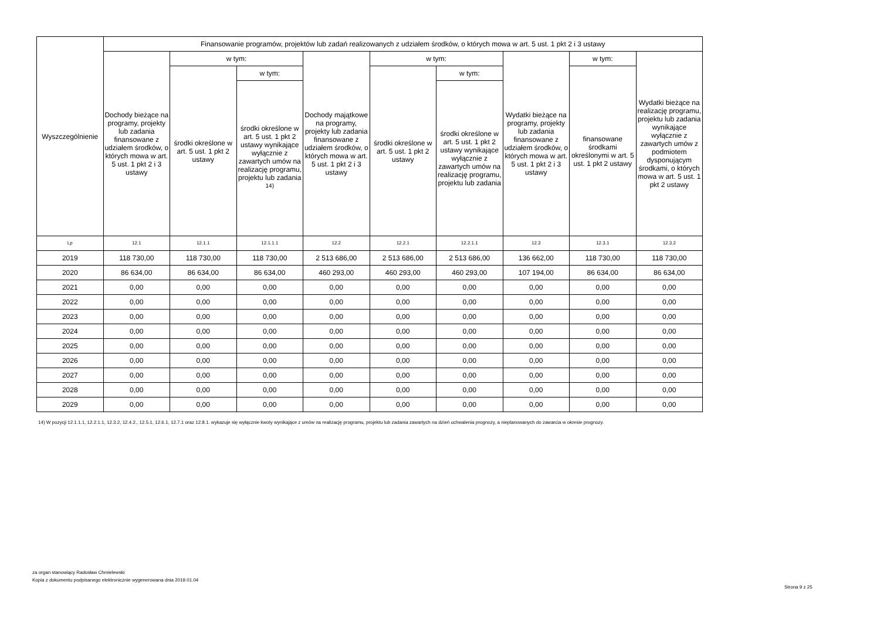| Wyszczególnienie | Finansowanie programów, projektów lub zadań realizowanych z udziałem środków, o których mowa w art. 5 ust. 1 pkt 2 i 3 ustawy | | | | | | | | |
| --- | --- | --- | --- | --- | --- | --- | --- | --- | --- |
| | Dochody bieżące na programy, projekty lub zadania finansowane z udziałem środków, o których mowa w art. 5 ust. 1 pkt 2 i 3 ustawy | w tym: | | Dochody majątkowe na programy, projekty lub zadania finansowane z udziałem środków, o których mowa w art. 5 ust. 1 pkt 2 i 3 ustawy | w tym: | | Wydatki bieżące na programy, projekty lub zadania finansowane z udziałem środków, o których mowa w art. 5 ust. 1 pkt 2 i 3 ustawy | w tym: | Wydatki bieżące na realizację programu, projektu lub zadania wynikające wyłącznie z zawartych umów z podmiotem dysponującym środkami, o których mowa w art. 5 ust. 1 pkt 2 ustawy |
| | | środki określone w art. 5 ust. 1 pkt 2 ustawy | w tym: | | środki określone w art. 5 ust. 1 pkt 2 ustawy | w tym: | | finansowane środkami określonymi w art. 5 ust. 1 pkt 2 ustawy | |
| | | | środki określone w art. 5 ust. 1 pkt 2 ustawy wynikające wyłącznie z zawartych umów na realizację programu, projektu lub zadania <sup>14)</sup> | | | środki określone w art. 5 ust. 1 pkt 2 ustawy wynikające wyłącznie z zawartych umów na realizację programu, projektu lub zadania | | | |
| Lp | 12.1 | 12.1.1 | 12.1.1.1 | 12.2 | 12.2.1 | 12.2.1.1 | 12.3 | 12.3.1 | 12.3.2 |
| 2019 | 118 730,00 | 118 730,00 | 118 730,00 | 2 513 686,00 | 2 513 686,00 | 2 513 686,00 | 136 662,00 | 118 730,00 | 118 730,00 |
| 2020 | 86 634,00 | 86 634,00 | 86 634,00 | 460 293,00 | 460 293,00 | 460 293,00 | 107 194,00 | 86 634,00 | 86 634,00 |
| 2021 | 0,00 | 0,00 | 0,00 | 0,00 | 0,00 | 0,00 | 0,00 | 0,00 | 0,00 |
| 2022 | 0,00 | 0,00 | 0,00 | 0,00 | 0,00 | 0,00 | 0,00 | 0,00 | 0,00 |
| 2023 | 0,00 | 0,00 | 0,00 | 0,00 | 0,00 | 0,00 | 0,00 | 0,00 | 0,00 |
| 2024 | 0,00 | 0,00 | 0,00 | 0,00 | 0,00 | 0,00 | 0,00 | 0,00 | 0,00 |
| 2025 | 0,00 | 0,00 | 0,00 | 0,00 | 0,00 | 0,00 | 0,00 | 0,00 | 0,00 |
| 2026 | 0,00 | 0,00 | 0,00 | 0,00 | 0,00 | 0,00 | 0,00 | 0,00 | 0,00 |
| 2027 | 0,00 | 0,00 | 0,00 | 0,00 | 0,00 | 0,00 | 0,00 | 0,00 | 0,00 |
| 2028 | 0,00 | 0,00 | 0,00 | 0,00 | 0,00 | 0,00 | 0,00 | 0,00 | 0,00 |
| 2029 | 0,00 | 0,00 | 0,00 | 0,00 | 0,00 | 0,00 | 0,00 | 0,00 | 0,00 |
14) W pozycji 12.1.1.1, 12.2.1.1, 12.3.2, 12.4.2., 12.5.1, 12.6.1, 12.7.1 oraz 12.8.1. wykazuje się wyłącznie kwoty wynikające z umów na realizację programu, projektu lub zadania zawartych na dzień uchwalenia prognozy, a nieplanowanych do zawarcia w okresie prognozy.
za organ stanowiący Radosław Chmielewski
Kopia z dokumentu podpisanego elektronicznie wygenerowana dnia 2019.01.04
Strona 9 z 25